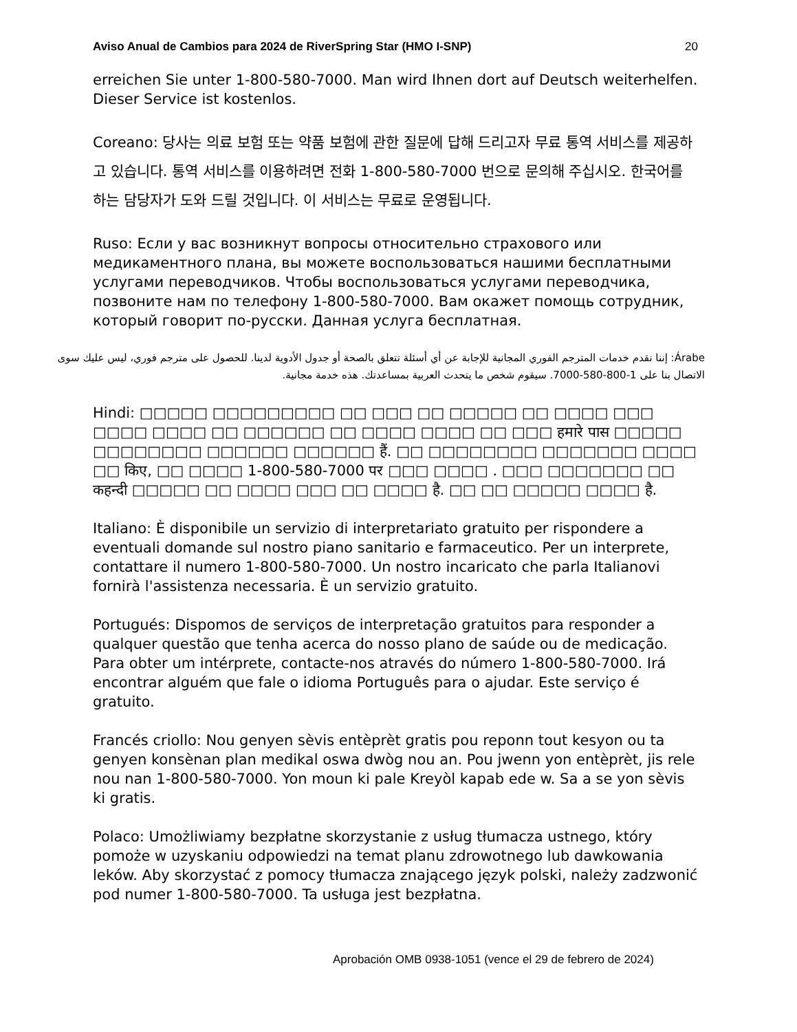Aviso Anual de Cambios para 2024 de RiverSpring Star (HMO I-SNP) 20
erreichen Sie unter 1-800-580-7000. Man wird Ihnen dort auf Deutsch weiterhelfen. Dieser Service ist kostenlos.
Coreano: 당사는 의료 보험 또는 약품 보험에 관한 질문에 답해 드리고자 무료 통역 서비스를 제공하고 있습니다. 통역 서비스를 이용하려면 전화 1-800-580-7000 번으로 문의해 주십시오. 한국어를 하는 담당자가 도와 드릴 것입니다. 이 서비스는 무료로 운영됩니다.
Ruso: Если у вас возникнут вопросы относительно страхового или медикаментного плана, вы можете воспользоваться нашими бесплатными услугами переводчиков. Чтобы воспользоваться услугами переводчика, позвоните нам по телефону 1-800-580-7000. Вам окажет помощь сотрудник, который говорит по-русски. Данная услуга бесплатная.
Árabe: إننا نقدم خدمات المترجم الفوري المجانية للإجابة عن أي أسئلة تتعلق بالصحة أو جدول الأدوية لدينا. للحصول على مترجم فوري، ليس عليك سوى الاتصال بنا على 1-800-580-7000. سيقوم شخص ما يتحدث العربية بمساعدتك. هذه خدمة مجانية.
Hindi: □□□□□ □□□□□□□□□ □□ □□□ □□ □□□□□ □□ □□□□ □□□ □□□□ □□□□ □□ □□□□□□ □□ □□□□ □□□□ □□ □□□ हमारे पास □□□□□ □□□□□□□□ □□□□□□ □□□□□□ हैं. □□ □□□□□□□□ □□□□□□□ □□□□ □□ किए, □□ □□□□ 1-800-580-7000 पर □□□ □□□□ . □□□ □□□□□□□ □□ कहन्दी □□□□□ □□ □□□□ □□□ □□ □□□□ है. □□ □□ □□□□□ □□□□ है.
Italiano: È disponibile un servizio di interpretariato gratuito per rispondere a eventuali domande sul nostro piano sanitario e farmaceutico. Per un interprete, contattare il numero 1-800-580-7000. Un nostro incaricato che parla Italianovi fornirà l'assistenza necessaria. È un servizio gratuito.
Portugués: Dispomos de serviços de interpretação gratuitos para responder a qualquer questão que tenha acerca do nosso plano de saúde ou de medicação. Para obter um intérprete, contacte-nos através do número 1-800-580-7000. Irá encontrar alguém que fale o idioma Português para o ajudar. Este serviço é gratuito.
Francés criollo: Nou genyen sèvis entèprèt gratis pou reponn tout kesyon ou ta genyen konsènan plan medikal oswa dwòg nou an. Pou jwenn yon entèprèt, jis rele nou nan 1-800-580-7000. Yon moun ki pale Kreyòl kapab ede w. Sa a se yon sèvis ki gratis.
Polaco: Umożliwiamy bezpłatne skorzystanie z usług tłumacza ustnego, który pomoże w uzyskaniu odpowiedzi na temat planu zdrowotnego lub dawkowania leków. Aby skorzystać z pomocy tłumacza znającego język polski, należy zadzwonić pod numer 1-800-580-7000. Ta usługa jest bezpłatna.
Aprobación OMB 0938-1051 (vence el 29 de febrero de 2024)